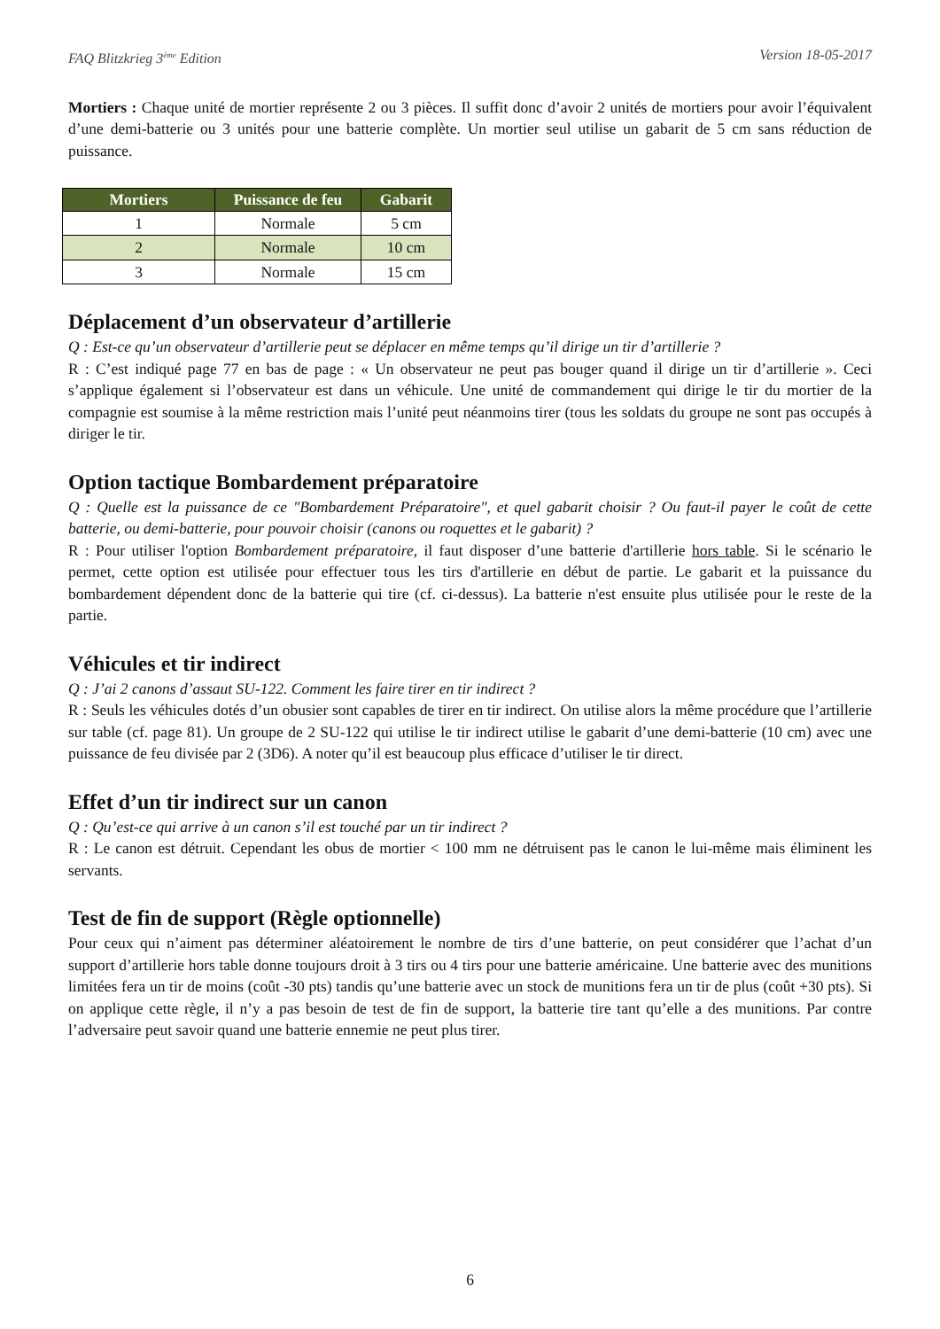FAQ Blitzkrieg 3<sup>ème</sup> Edition Version 18-05-2017
Mortiers : Chaque unité de mortier représente 2 ou 3 pièces. Il suffit donc d’avoir 2 unités de mortiers pour avoir l’équivalent d’une demi-batterie ou 3 unités pour une batterie complète. Un mortier seul utilise un gabarit de 5 cm sans réduction de puissance.
| Mortiers | Puissance de feu | Gabarit |
| --- | --- | --- |
| 1 | Normale | 5 cm |
| 2 | Normale | 10 cm |
| 3 | Normale | 15 cm |
Déplacement d’un observateur d’artillerie
Q : Est-ce qu’un observateur d’artillerie peut se déplacer en même temps qu’il dirige un tir d’artillerie ?
R : C’est indiqué page 77 en bas de page : « Un observateur ne peut pas bouger quand il dirige un tir d’artillerie ». Ceci s’applique également si l’observateur est dans un véhicule. Une unité de commandement qui dirige le tir du mortier de la compagnie est soumise à la même restriction mais l’unité peut néanmoins tirer (tous les soldats du groupe ne sont pas occupés à diriger le tir.
Option tactique Bombardement préparatoire
Q : Quelle est la puissance de ce "Bombardement Préparatoire", et quel gabarit choisir ? Ou faut-il payer le coût de cette batterie, ou demi-batterie, pour pouvoir choisir (canons ou roquettes et le gabarit) ?
R : Pour utiliser l'option Bombardement préparatoire, il faut disposer d’une batterie d'artillerie hors table. Si le scénario le permet, cette option est utilisée pour effectuer tous les tirs d'artillerie en début de partie. Le gabarit et la puissance du bombardement dépendent donc de la batterie qui tire (cf. ci-dessus). La batterie n'est ensuite plus utilisée pour le reste de la partie.
Véhicules et tir indirect
Q : J’ai 2 canons d’assaut SU-122. Comment les faire tirer en tir indirect ?
R : Seuls les véhicules dotés d’un obusier sont capables de tirer en tir indirect. On utilise alors la même procédure que l’artillerie sur table (cf. page 81). Un groupe de 2 SU-122 qui utilise le tir indirect utilise le gabarit d’une demi-batterie (10 cm) avec une puissance de feu divisée par 2 (3D6). A noter qu’il est beaucoup plus efficace d’utiliser le tir direct.
Effet d’un tir indirect sur un canon
Q : Qu’est-ce qui arrive à un canon s’il est touché par un tir indirect ?
R : Le canon est détruit. Cependant les obus de mortier < 100 mm ne détruisent pas le canon le lui-même mais éliminent les servants.
Test de fin de support (Règle optionnelle)
Pour ceux qui n’aiment pas déterminer aléatoirement le nombre de tirs d’une batterie, on peut considérer que l’achat d’un support d’artillerie hors table donne toujours droit à 3 tirs ou 4 tirs pour une batterie américaine. Une batterie avec des munitions limitées fera un tir de moins (coût -30 pts) tandis qu’une batterie avec un stock de munitions fera un tir de plus (coût +30 pts). Si on applique cette règle, il n’y a pas besoin de test de fin de support, la batterie tire tant qu’elle a des munitions. Par contre l’adversaire peut savoir quand une batterie ennemie ne peut plus tirer.
6